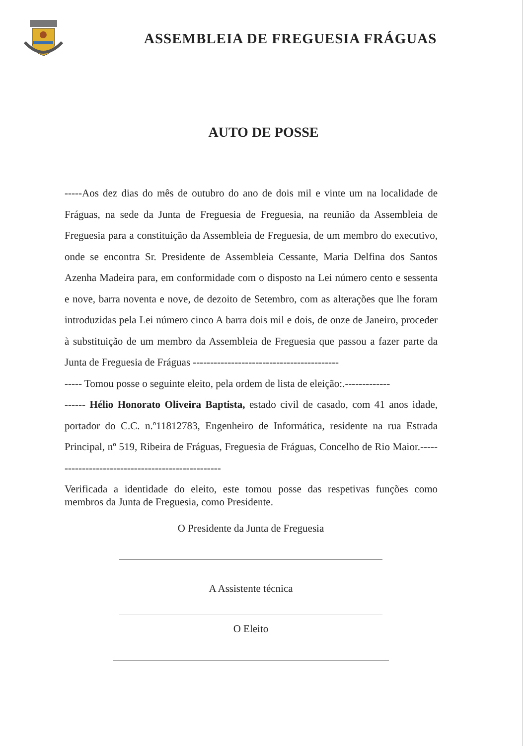ASSEMBLEIA DE FREGUESIA FRÁGUAS
AUTO DE POSSE
-----Aos dez dias do mês de outubro do ano de dois mil e vinte um na localidade de Fráguas, na sede da Junta de Freguesia de Freguesia, na reunião da Assembleia de Freguesia para a constituição da Assembleia de Freguesia, de um membro do executivo, onde se encontra Sr. Presidente de Assembleia Cessante, Maria Delfina dos Santos Azenha Madeira para, em conformidade com o disposto na Lei número cento e sessenta e nove, barra noventa e nove, de dezoito de Setembro, com as alterações que lhe foram introduzidas pela Lei número cinco A barra dois mil e dois, de onze de Janeiro, proceder à substituição de um membro da Assembleia de Freguesia que passou a fazer parte da Junta de Freguesia de Fráguas ------------------------------------------
----- Tomou posse o seguinte eleito, pela ordem de lista de eleição:.-------------
------ Hélio Honorato Oliveira Baptista, estado civil de casado, com 41 anos idade, portador do C.C. n.º11812783, Engenheiro de Informática, residente na rua Estrada Principal, nº 519, Ribeira de Fráguas, Freguesia de Fráguas, Concelho de Rio Maior.--------------------------------------------------
Verificada a identidade do eleito, este tomou posse das respetivas funções como membros da Junta de Freguesia, como Presidente.
O Presidente da Junta de Freguesia
A Assistente técnica
O Eleito